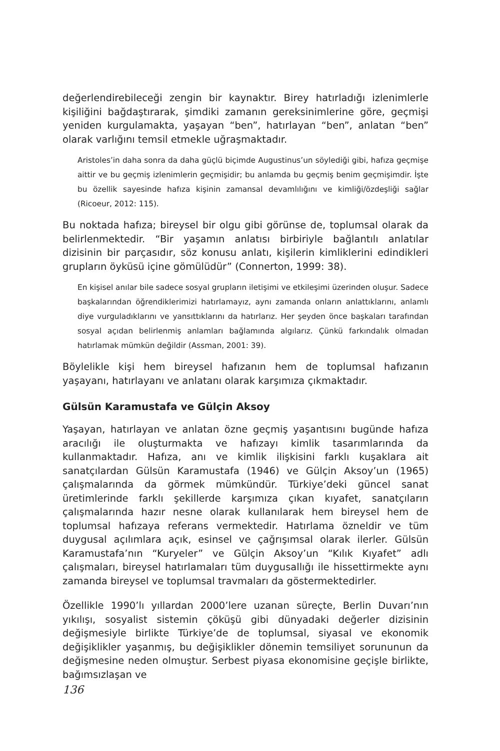değerlendirebileceği zengin bir kaynaktır. Birey hatırladığı izlenimlerle kişiliğini bağdaştırarak, şimdiki zamanın gereksinimlerine göre, geçmişi yeniden kurgulamakta, yaşayan “ben”, hatırlayan “ben”, anlatan “ben” olarak varlığını temsil etmekle uğraşmaktadır.
Aristoles’in daha sonra da daha güçlü biçimde Augustinus’un söylediği gibi, hafıza geçmişe aittir ve bu geçmiş izlenimlerin geçmişidir; bu anlamda bu geçmiş benim geçmişimdir. İşte bu özellik sayesinde hafıza kişinin zamansal devamlılığını ve kimliği/özdeşliği sağlar (Ricoeur, 2012: 115).
Bu noktada hafıza; bireysel bir olgu gibi görünse de, toplumsal olarak da belirlenmektedir. “Bir yaşamın anlatısı birbiriyle bağlantılı anlatılar dizisinin bir parçasıdır, söz konusu anlatı, kişilerin kimliklerini edindikleri grupların öyküsü içine gömülüdür” (Connerton, 1999: 38).
En kişisel anılar bile sadece sosyal grupların iletişimi ve etkileşimi üzerinden oluşur. Sadece başkalarından öğrendiklerimizi hatırlamayız, aynı zamanda onların anlattıklarını, anlamlı diye vurguladıklarını ve yansıttıklarını da hatırlarız. Her şeyden önce başkaları tarafından sosyal açıdan belirlenmiş anlamları bağlamında algılarız. Çünkü farkındalık olmadan hatırlamak mümkün değildir (Assman, 2001: 39).
Böylelikle kişi hem bireysel hafızanın hem de toplumsal hafızanın yaşayanı, hatırlayanı ve anlatanı olarak karşımıza çıkmaktadır.
Gülsün Karamustafa ve Gülçin Aksoy
Yaşayan, hatırlayan ve anlatan özne geçmiş yaşantısını bugünde hafıza aracılığı ile oluşturmakta ve hafızayı kimlik tasarımlarında da kullanmaktadır. Hafıza, anı ve kimlik ilişkisini farklı kuşaklara ait sanatçılardan Gülsün Karamustafa (1946) ve Gülçin Aksoy’un (1965) çalışmalarında da görmek mümkündür. Türkiye’deki güncel sanat üretimlerinde farklı şekillerde karşımıza çıkan kıyafet, sanatçıların çalışmalarında hazır nesne olarak kullanılarak hem bireysel hem de toplumsal hafızaya referans vermektedir. Hatırlama özneldir ve tüm duygusal açılımlara açık, esinsel ve çağrışımsal olarak ilerler. Gülsün Karamustafa’nın “Kuryeler” ve Gülçin Aksoy’un “Kılık Kıyafet” adlı çalışmaları, bireysel hatırlamaları tüm duygusallığı ile hissettirmekte aynı zamanda bireysel ve toplumsal travmaları da göstermektedirler.
Özellikle 1990’lı yıllardan 2000’lere uzanan süreçte, Berlin Duvarı’nın yıkılışı, sosyalist sistemin çöküşü gibi dünyadaki değerler dizisinin değişmesiyle birlikte Türkiye’de de toplumsal, siyasal ve ekonomik değişiklikler yaşanmış, bu değişiklikler dönemin temsiliyet sorununun da değişmesine neden olmuştur. Serbest piyasa ekonomisine geçişle birlikte, bağımsızlaşan ve
136